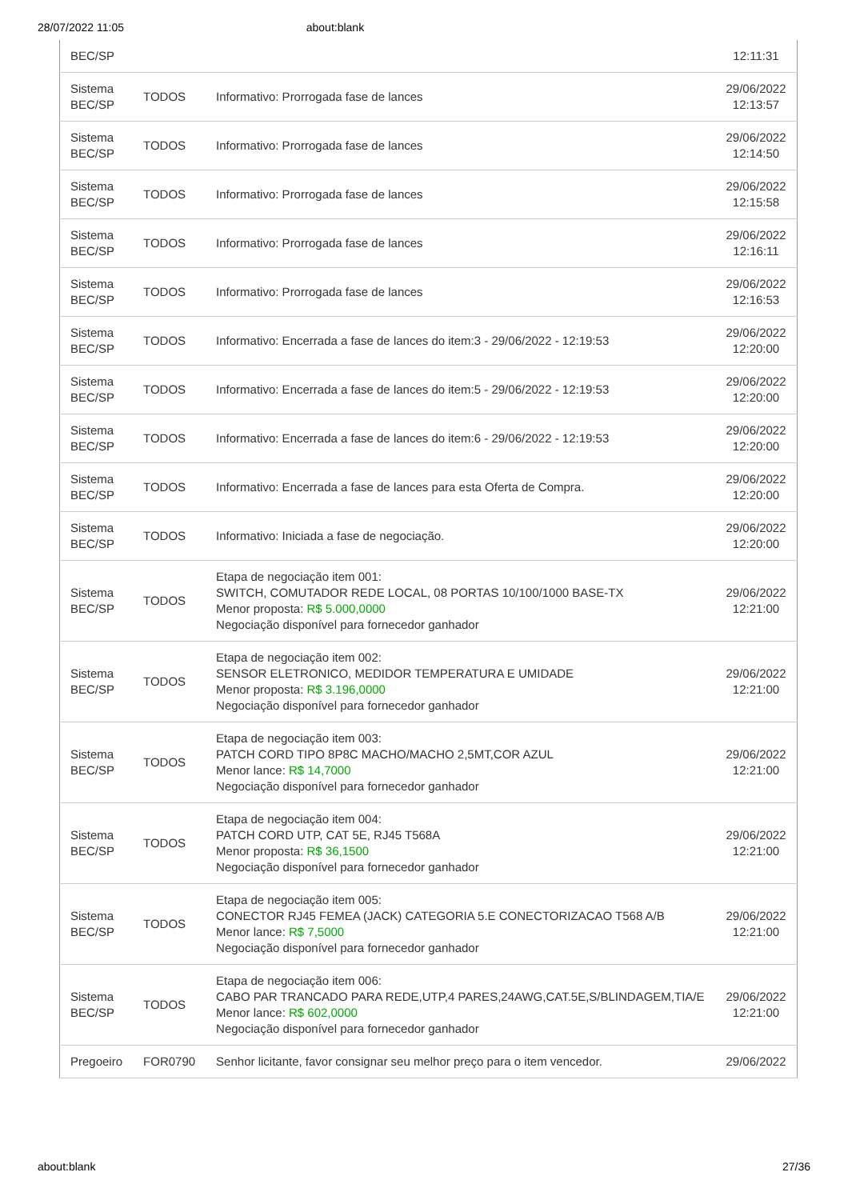28/07/2022 11:05 about:blank
| BEC/SP | | | 12:11:31 |
| Sistema BEC/SP | TODOS | Informativo: Prorrogada fase de lances | 29/06/2022 12:13:57 |
| Sistema BEC/SP | TODOS | Informativo: Prorrogada fase de lances | 29/06/2022 12:14:50 |
| Sistema BEC/SP | TODOS | Informativo: Prorrogada fase de lances | 29/06/2022 12:15:58 |
| Sistema BEC/SP | TODOS | Informativo: Prorrogada fase de lances | 29/06/2022 12:16:11 |
| Sistema BEC/SP | TODOS | Informativo: Prorrogada fase de lances | 29/06/2022 12:16:53 |
| Sistema BEC/SP | TODOS | Informativo: Encerrada a fase de lances do item:3 - 29/06/2022 - 12:19:53 | 29/06/2022 12:20:00 |
| Sistema BEC/SP | TODOS | Informativo: Encerrada a fase de lances do item:5 - 29/06/2022 - 12:19:53 | 29/06/2022 12:20:00 |
| Sistema BEC/SP | TODOS | Informativo: Encerrada a fase de lances do item:6 - 29/06/2022 - 12:19:53 | 29/06/2022 12:20:00 |
| Sistema BEC/SP | TODOS | Informativo: Encerrada a fase de lances para esta Oferta de Compra. | 29/06/2022 12:20:00 |
| Sistema BEC/SP | TODOS | Informativo: Iniciada a fase de negociação. | 29/06/2022 12:20:00 |
| Sistema BEC/SP | TODOS | Etapa de negociação item 001: SWITCH, COMUTADOR REDE LOCAL, 08 PORTAS 10/100/1000 BASE-TX Menor proposta: R$ 5.000,0000 Negociação disponível para fornecedor ganhador | 29/06/2022 12:21:00 |
| Sistema BEC/SP | TODOS | Etapa de negociação item 002: SENSOR ELETRONICO, MEDIDOR TEMPERATURA E UMIDADE Menor proposta: R$ 3.196,0000 Negociação disponível para fornecedor ganhador | 29/06/2022 12:21:00 |
| Sistema BEC/SP | TODOS | Etapa de negociação item 003: PATCH CORD TIPO 8P8C MACHO/MACHO 2,5MT,COR AZUL Menor lance: R$ 14,7000 Negociação disponível para fornecedor ganhador | 29/06/2022 12:21:00 |
| Sistema BEC/SP | TODOS | Etapa de negociação item 004: PATCH CORD UTP, CAT 5E, RJ45 T568A Menor proposta: R$ 36,1500 Negociação disponível para fornecedor ganhador | 29/06/2022 12:21:00 |
| Sistema BEC/SP | TODOS | Etapa de negociação item 005: CONECTOR RJ45 FEMEA (JACK) CATEGORIA 5.E CONECTORIZACAO T568 A/B Menor lance: R$ 7,5000 Negociação disponível para fornecedor ganhador | 29/06/2022 12:21:00 |
| Sistema BEC/SP | TODOS | Etapa de negociação item 006: CABO PAR TRANCADO PARA REDE,UTP,4 PARES,24AWG,CAT.5E,S/BLINDAGEM,TIA/E Menor lance: R$ 602,0000 Negociação disponível para fornecedor ganhador | 29/06/2022 12:21:00 |
| Pregoeiro | FOR0790 | Senhor licitante, favor consignar seu melhor preço para o item vencedor. | 29/06/2022 |
about:blank 27/36